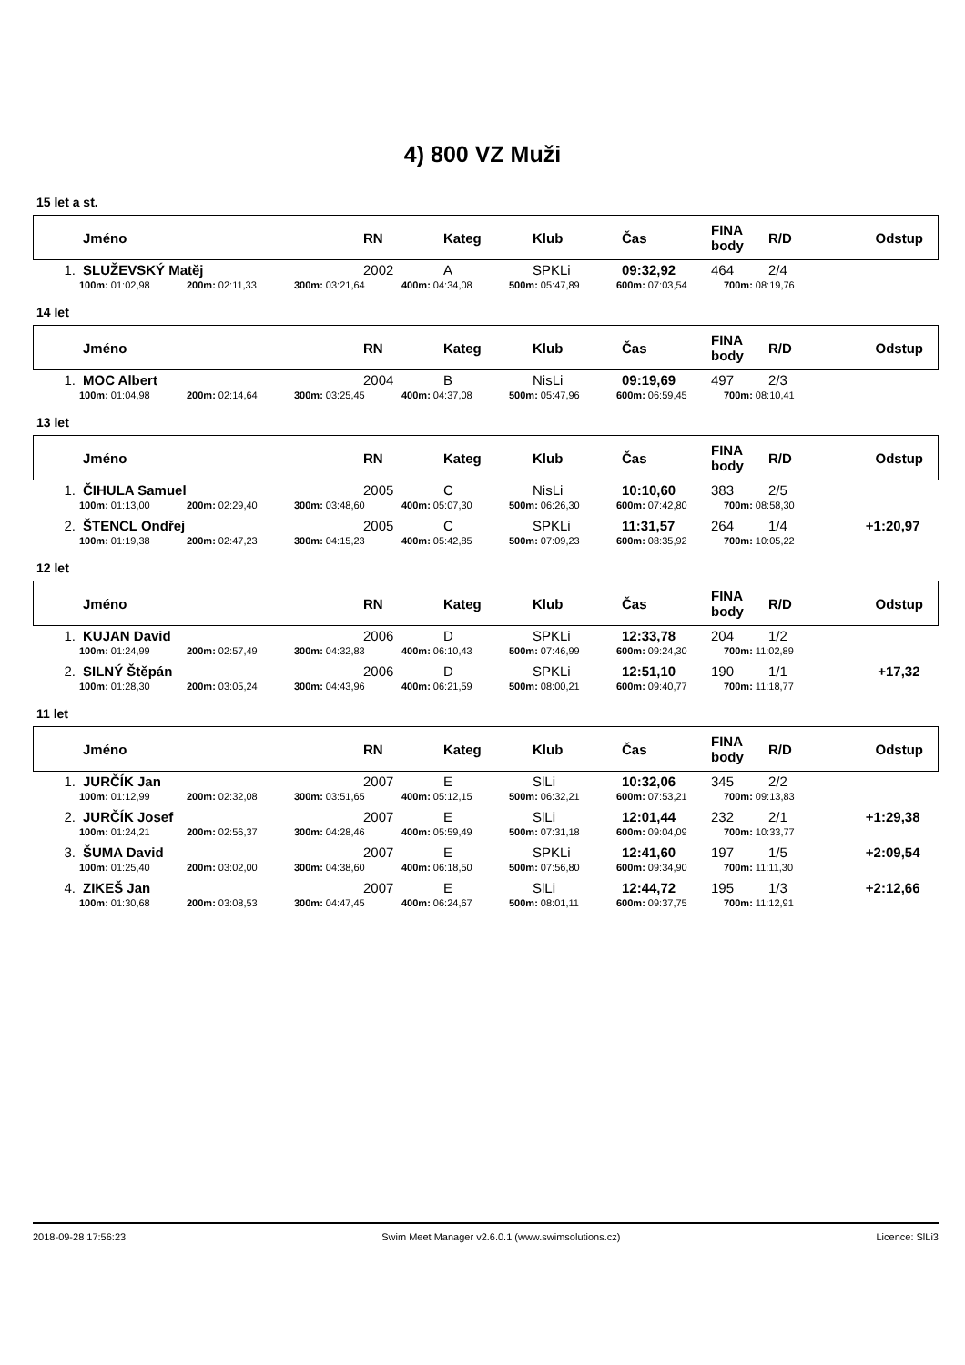4) 800 VZ Muži
15 let a st.
| | Jméno | RN | Kateg | Klub | Čas | FINA body | R/D | Odstup |
| --- | --- | --- | --- | --- | --- | --- | --- | --- |
| 1. | SLUŽEVSKÝ Matěj | 2002 | A | SPKLi | 09:32,92 | 464 | 2/4 | |
| | 100m: 01:02,98 200m: 02:11,33 300m: 03:21,64 400m: 04:34,08 500m: 05:47,89 600m: 07:03,54 700m: 08:19,76 | | | | | | | |
14 let
| | Jméno | RN | Kateg | Klub | Čas | FINA body | R/D | Odstup |
| --- | --- | --- | --- | --- | --- | --- | --- | --- |
| 1. | MOC Albert | 2004 | B | NisLi | 09:19,69 | 497 | 2/3 | |
| | 100m: 01:04,98 200m: 02:14,64 300m: 03:25,45 400m: 04:37,08 500m: 05:47,96 600m: 06:59,45 700m: 08:10,41 | | | | | | | |
13 let
| | Jméno | RN | Kateg | Klub | Čas | FINA body | R/D | Odstup |
| --- | --- | --- | --- | --- | --- | --- | --- | --- |
| 1. | ČIHULA Samuel | 2005 | C | NisLi | 10:10,60 | 383 | 2/5 | |
| | 100m: 01:13,00 200m: 02:29,40 300m: 03:48,60 400m: 05:07,30 500m: 06:26,30 600m: 07:42,80 700m: 08:58,30 | | | | | | | |
| 2. | ŠTENCL Ondřej | 2005 | C | SPKLi | 11:31,57 | 264 | 1/4 | +1:20,97 |
| | 100m: 01:19,38 200m: 02:47,23 300m: 04:15,23 400m: 05:42,85 500m: 07:09,23 600m: 08:35,92 700m: 10:05,22 | | | | | | | |
12 let
| | Jméno | RN | Kateg | Klub | Čas | FINA body | R/D | Odstup |
| --- | --- | --- | --- | --- | --- | --- | --- | --- |
| 1. | KUJAN David | 2006 | D | SPKLi | 12:33,78 | 204 | 1/2 | |
| | 100m: 01:24,99 200m: 02:57,49 300m: 04:32,83 400m: 06:10,43 500m: 07:46,99 600m: 09:24,30 700m: 11:02,89 | | | | | | | |
| 2. | SILNÝ Štěpán | 2006 | D | SPKLi | 12:51,10 | 190 | 1/1 | +17,32 |
| | 100m: 01:28,30 200m: 03:05,24 300m: 04:43,96 400m: 06:21,59 500m: 08:00,21 600m: 09:40,77 700m: 11:18,77 | | | | | | | |
11 let
| | Jméno | RN | Kateg | Klub | Čas | FINA body | R/D | Odstup |
| --- | --- | --- | --- | --- | --- | --- | --- | --- |
| 1. | JURČÍK Jan | 2007 | E | SlLi | 10:32,06 | 345 | 2/2 | |
| | 100m: 01:12,99 200m: 02:32,08 300m: 03:51,65 400m: 05:12,15 500m: 06:32,21 600m: 07:53,21 700m: 09:13,83 | | | | | | | |
| 2. | JURČÍK Josef | 2007 | E | SlLi | 12:01,44 | 232 | 2/1 | +1:29,38 |
| | 100m: 01:24,21 200m: 02:56,37 300m: 04:28,46 400m: 05:59,49 500m: 07:31,18 600m: 09:04,09 700m: 10:33,77 | | | | | | | |
| 3. | ŠUMA David | 2007 | E | SPKLi | 12:41,60 | 197 | 1/5 | +2:09,54 |
| | 100m: 01:25,40 200m: 03:02,00 300m: 04:38,60 400m: 06:18,50 500m: 07:56,80 600m: 09:34,90 700m: 11:11,30 | | | | | | | |
| 4. | ZIKEŠ Jan | 2007 | E | SlLi | 12:44,72 | 195 | 1/3 | +2:12,66 |
| | 100m: 01:30,68 200m: 03:08,53 300m: 04:47,45 400m: 06:24,67 500m: 08:01,11 600m: 09:37,75 700m: 11:12,91 | | | | | | | |
2018-09-28 17:56:23 Swim Meet Manager v2.6.0.1 (www.swimsolutions.cz) Licence: SlLi3